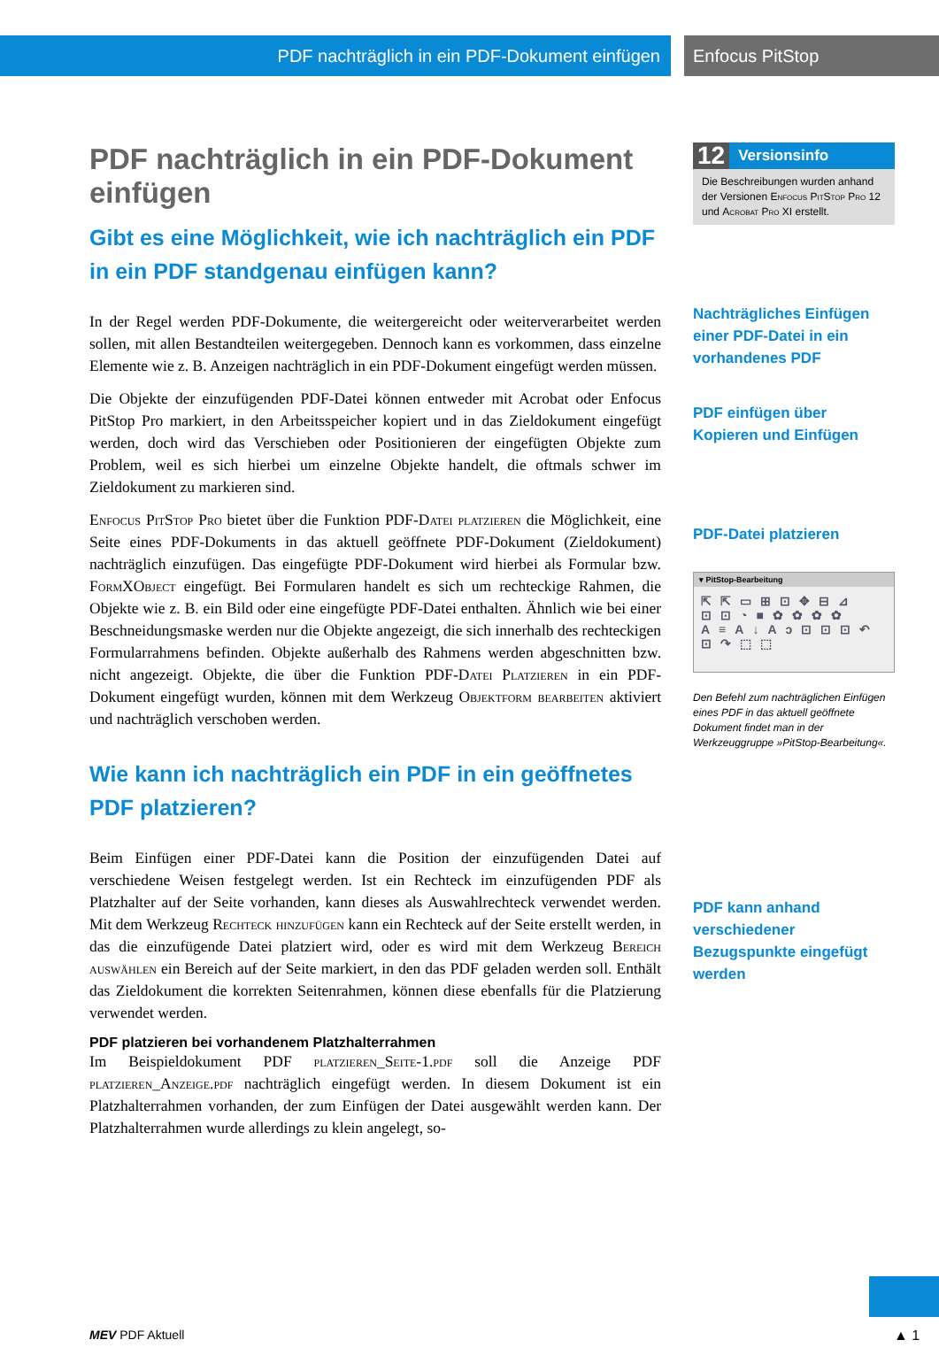PDF nachträglich in ein PDF-Dokument einfügen Enfocus PitStop
PDF nachträglich in ein PDF-Dokument einfügen
Gibt es eine Möglichkeit, wie ich nachträglich ein PDF in ein PDF standgenau einfügen kann?
In der Regel werden PDF-Dokumente, die weitergereicht oder weiterverarbeitet werden sollen, mit allen Bestandteilen weitergegeben. Dennoch kann es vorkommen, dass einzelne Elemente wie z. B. Anzeigen nachträglich in ein PDF-Dokument eingefügt werden müssen.
Die Objekte der einzufügenden PDF-Datei können entweder mit Acrobat oder Enfocus PitStop Pro markiert, in den Arbeitsspeicher kopiert und in das Zieldokument eingefügt werden, doch wird das Verschieben oder Positionieren der eingefügten Objekte zum Problem, weil es sich hierbei um einzelne Objekte handelt, die oftmals schwer im Zieldokument zu markieren sind.
Enfocus PitStop Pro bietet über die Funktion PDF-Datei platzieren die Möglichkeit, eine Seite eines PDF-Dokuments in das aktuell geöffnete PDF-Dokument (Zieldokument) nachträglich einzufügen. Das eingefügte PDF-Dokument wird hierbei als Formular bzw. FormXObject eingefügt. Bei Formularen handelt es sich um rechteckige Rahmen, die Objekte wie z. B. ein Bild oder eine eingefügte PDF-Datei enthalten. Ähnlich wie bei einer Beschneidungsmaske werden nur die Objekte angezeigt, die sich innerhalb des rechteckigen Formularrahmens befinden. Objekte außerhalb des Rahmens werden abgeschnitten bzw. nicht angezeigt. Objekte, die über die Funktion PDF-Datei Platzieren in ein PDF-Dokument eingefügt wurden, können mit dem Werkzeug Objektform bearbeiten aktiviert und nachträglich verschoben werden.
Wie kann ich nachträglich ein PDF in ein geöffnetes PDF platzieren?
Beim Einfügen einer PDF-Datei kann die Position der einzufügenden Datei auf verschiedene Weisen festgelegt werden. Ist ein Rechteck im einzufügenden PDF als Platzhalter auf der Seite vorhanden, kann dieses als Auswahlrechteck verwendet werden. Mit dem Werkzeug Rechteck hinzufügen kann ein Rechteck auf der Seite erstellt werden, in das die einzufügende Datei platziert wird, oder es wird mit dem Werkzeug Bereich auswählen ein Bereich auf der Seite markiert, in den das PDF geladen werden soll. Enthält das Zieldokument die korrekten Seitenrahmen, können diese ebenfalls für die Platzierung verwendet werden.
PDF platzieren bei vorhandenem Platzhalterrahmen
Im Beispieldokument PDF platzieren_Seite-1.pdf soll die Anzeige PDF platzieren_Anzeige.pdf nachträglich eingefügt werden. In diesem Dokument ist ein Platzhalterrahmen vorhanden, der zum Einfügen der Datei ausgewählt werden kann. Der Platzhalterrahmen wurde allerdings zu klein angelegt, so-
12 Versionsinfo
Die Beschreibungen wurden anhand der Versionen Enfocus PitStop Pro 12 und Acrobat Pro XI erstellt.
Nachträgliches Einfügen einer PDF-Datei in ein vorhandenes PDF
PDF einfügen über Kopieren und Einfügen
PDF-Datei platzieren
▾ PitStop-Bearbeitung
⇱⇱▭⊞⊡✥⊟⊿ ⊡⊡◔■✿✿✿✿ A≡A↓Aↄ⊡⊡⊡↶ ⊡↷⬚⬚
Den Befehl zum nachträglichen Einfügen eines PDF in das aktuell geöffnete Dokument findet man in der Werkzeuggruppe »PitStop-Bearbeitung«.
PDF kann anhand verschiedener Bezugspunkte eingefügt werden
MEV PDF Aktuell ▲ 1